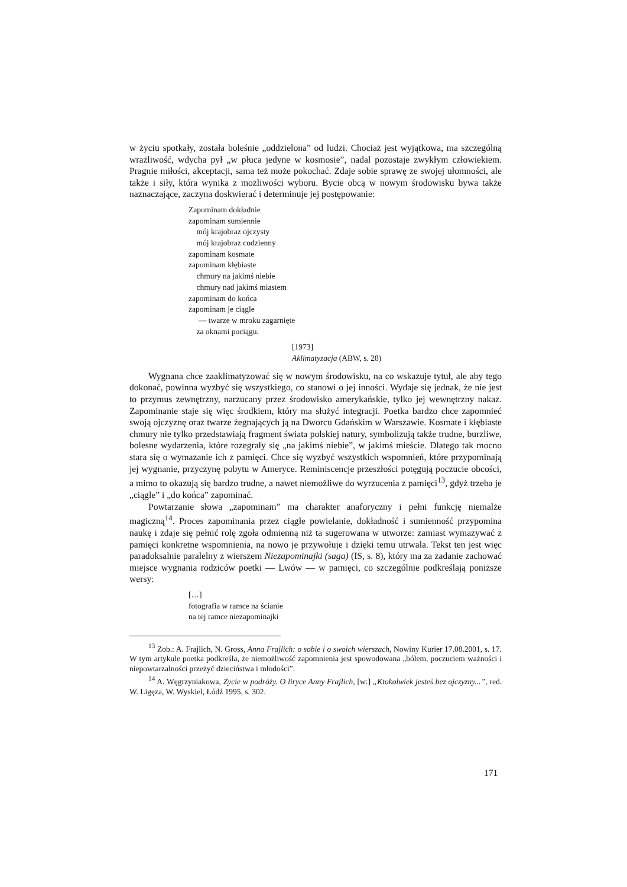w życiu spotkały, została boleśnie „oddzielona” od ludzi. Chociaż jest wyjątkowa, ma szczególną wrażliwość, wdycha pył „w płuca jedyne w kosmosie”, nadal pozostaje zwykłym człowiekiem. Pragnie miłości, akceptacji, sama też może pokochać. Zdaje sobie sprawę ze swojej ułomności, ale także i siły, która wynika z możliwości wyboru. Bycie obcą w nowym środowisku bywa także naznaczające, zaczyna doskwierać i determinuje jej postępowanie:
Zapominam dokładnie
zapominam sumiennie
mój krajobraz ojczysty
mój krajobraz codzienny
zapominam kosmate
zapominam kłębiaste
chmury na jakimś niebie
chmury nad jakimś miastem
zapominam do końca
zapominam je ciągle
— twarze w mroku zagarnięte
za oknami pociągu.
[1973]
Aklimatyzacja (ABW, s. 28)
Wygnana chce zaaklimatyzować się w nowym środowisku, na co wskazuje tytuł, ale aby tego dokonać, powinna wyzbyć się wszystkiego, co stanowi o jej inności. Wydaje się jednak, że nie jest to przymus zewnętrzny, narzucany przez środowisko amerykańskie, tylko jej wewnętrzny nakaz. Zapominanie staje się więc środkiem, który ma służyć integracji. Poetka bardzo chce zapomnieć swoją ojczyznę oraz twarze żegnających ją na Dworcu Gdańskim w Warszawie. Kosmate i kłębiaste chmury nie tylko przedstawiają fragment świata polskiej natury, symbolizują także trudne, burzliwe, bolesne wydarzenia, które rozegrały się „na jakimś niebie”, w jakimś mieście. Dlatego tak mocno stara się o wymazanie ich z pamięci. Chce się wyzbyć wszystkich wspomnień, które przypominają jej wygnanie, przyczynę pobytu w Ameryce. Reminiscencje przeszłości potęgują poczucie obcości, a mimo to okazują się bardzo trudne, a nawet niemożliwe do wyrzucenia z pamięci<sup>13</sup>, gdyż trzeba je „ciągle” i „do końca” zapominać.
Powtarzanie słowa „zapominam” ma charakter anaforyczny i pełni funkcję niemalże magiczną<sup>14</sup>. Proces zapominania przez ciągłe powielanie, dokładność i sumienność przypomina naukę i zdaje się pełnić rolę zgoła odmienną niż ta sugerowana w utworze: zamiast wymazywać z pamięci konkretne wspomnienia, na nowo je przywołuje i dzięki temu utrwala. Tekst ten jest więc paradoksalnie paralelny z wierszem Niezapominajki (saga) (IS, s. 8), który ma za zadanie zachować miejsce wygnania rodziców poetki — Lwów — w pamięci, co szczególnie podkreślają poniższe wersy:
[…]
fotografia w ramce na ścianie
na tej ramce niezapominajki
<sup>13</sup> Zob.: A. Frajlich, N. Gross, Anna Frajlich: o sobie i o swoich wierszach, Nowiny Kurier 17.08.2001, s. 17. W tym artykule poetka podkreśla, że niemożliwość zapomnienia jest spowodowana „bólem, poczuciem ważności i niepowtarzalności przeżyć dzieciństwa i młodości”.
<sup>14</sup> A. Węgrzyniakowa, Życie w podróży. O liryce Anny Frajlich, [w:] „Ktokolwiek jesteś bez ojczyzny...”, red. W. Ligęza, W. Wyskiel, Łódź 1995, s. 302.
171